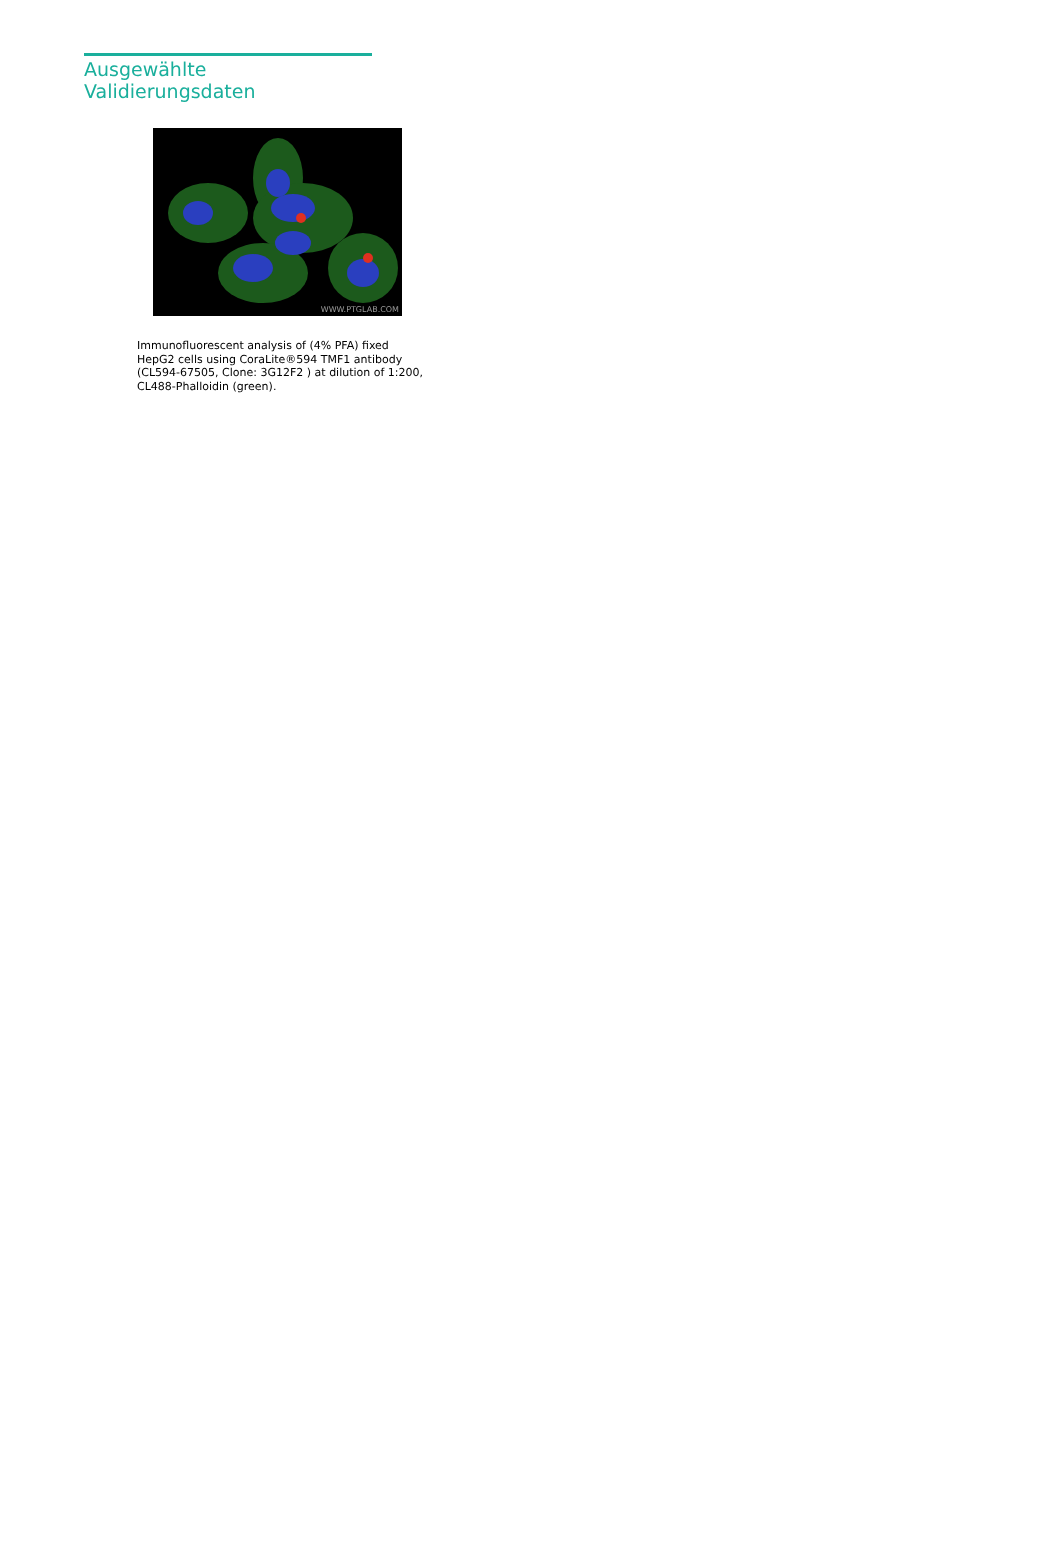Ausgewählte Validierungsdaten
WWW.PTGLAB.COM
Immunofluorescent analysis of (4% PFA) fixed HepG2 cells using CoraLite®594 TMF1 antibody (CL594-67505, Clone: 3G12F2 ) at dilution of 1:200, CL488-Phalloidin (green).